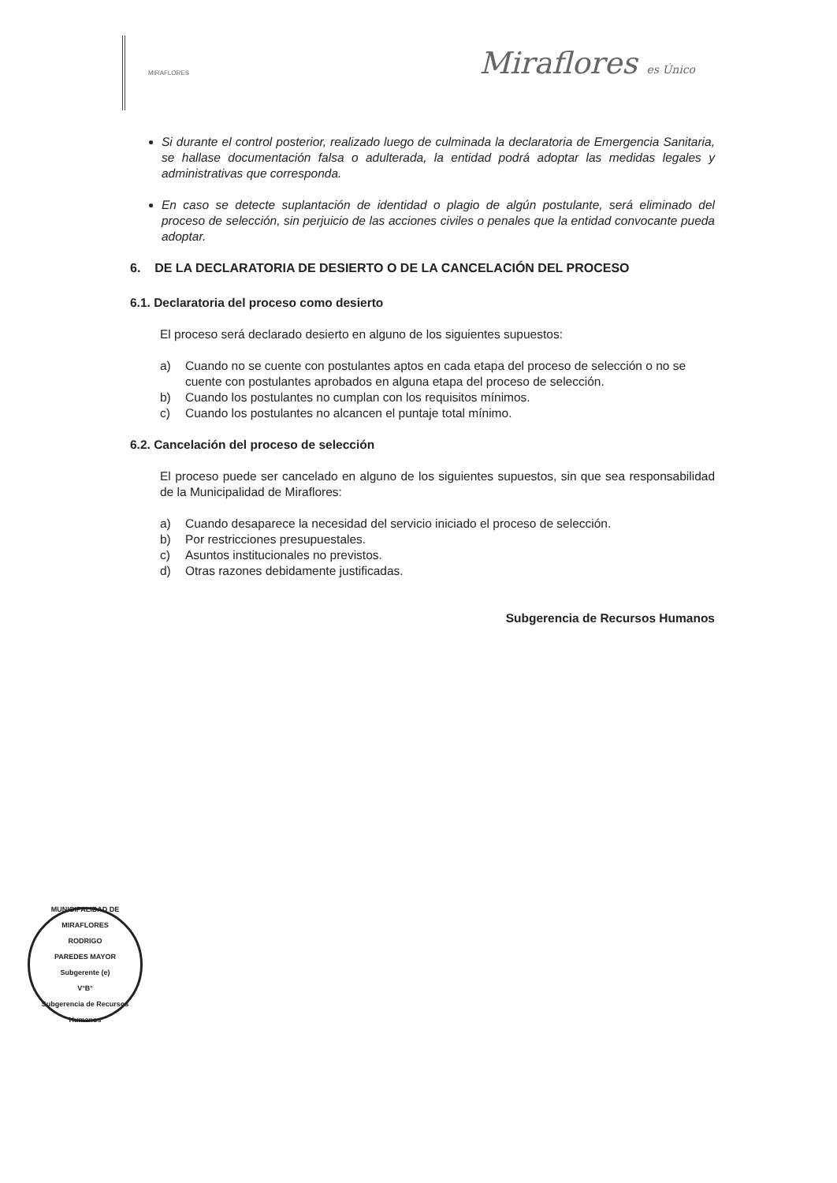MIRAFLORES
Miraflores es Único
Si durante el control posterior, realizado luego de culminada la declaratoria de Emergencia Sanitaria, se hallase documentación falsa o adulterada, la entidad podrá adoptar las medidas legales y administrativas que corresponda.
En caso se detecte suplantación de identidad o plagio de algún postulante, será eliminado del proceso de selección, sin perjuicio de las acciones civiles o penales que la entidad convocante pueda adoptar.
6. DE LA DECLARATORIA DE DESIERTO O DE LA CANCELACIÓN DEL PROCESO
6.1. Declaratoria del proceso como desierto
El proceso será declarado desierto en alguno de los siguientes supuestos:
a) Cuando no se cuente con postulantes aptos en cada etapa del proceso de selección o no se cuente con postulantes aprobados en alguna etapa del proceso de selección.
b) Cuando los postulantes no cumplan con los requisitos mínimos.
c) Cuando los postulantes no alcancen el puntaje total mínimo.
6.2. Cancelación del proceso de selección
El proceso puede ser cancelado en alguno de los siguientes supuestos, sin que sea responsabilidad de la Municipalidad de Miraflores:
a) Cuando desaparece la necesidad del servicio iniciado el proceso de selección.
b) Por restricciones presupuestales.
c) Asuntos institucionales no previstos.
d) Otras razones debidamente justificadas.
Subgerencia de Recursos Humanos
MUNICIPALIDAD DE MIRAFLORES
RODRIGO
PAREDES MAYOR
Subgerente (e)
V°B°
Subgerencia de Recursos Humanos